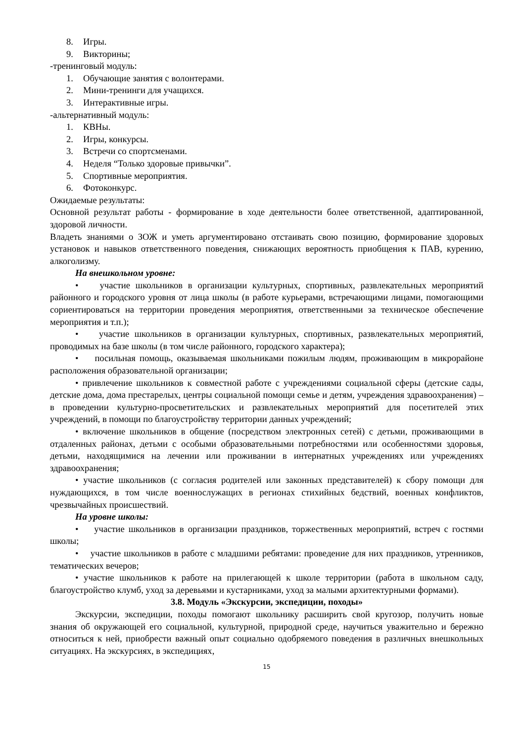8. Игры.
9. Викторины;
-тренинговый модуль:
1. Обучающие занятия с волонтерами.
2. Мини-тренинги для учащихся.
3. Интерактивные игры.
-альтернативный модуль:
1. КВНы.
2. Игры, конкурсы.
3. Встречи со спортсменами.
4. Неделя “Только здоровые привычки”.
5. Спортивные мероприятия.
6. Фотоконкурс.
Ожидаемые результаты:
Основной результат работы - формирование в ходе деятельности более ответственной, адаптированной, здоровой личности.
Владеть знаниями о ЗОЖ и уметь аргументировано отстаивать свою позицию, формирование здоровых установок и навыков ответственного поведения, снижающих вероятность приобщения к ПАВ, курению, алкоголизму.
На внешкольном уровне:
• участие школьников в организации культурных, спортивных, развлекательных мероприятий районного и городского уровня от лица школы (в работе курьерами, встречающими лицами, помогающими сориентироваться на территории проведения мероприятия, ответственными за техническое обеспечение мероприятия и т.п.);
• участие школьников в организации культурных, спортивных, развлекательных мероприятий, проводимых на базе школы (в том числе районного, городского характера);
• посильная помощь, оказываемая школьниками пожилым людям, проживающим в микрорайоне расположения образовательной организации;
• привлечение школьников к совместной работе с учреждениями социальной сферы (детские сады, детские дома, дома престарелых, центры социальной помощи семье и детям, учреждения здравоохранения) – в проведении культурно-просветительских и развлекательных мероприятий для посетителей этих учреждений, в помощи по благоустройству территории данных учреждений;
• включение школьников в общение (посредством электронных сетей) с детьми, проживающими в отдаленных районах, детьми с особыми образовательными потребностями или особенностями здоровья, детьми, находящимися на лечении или проживании в интернатных учреждениях или учреждениях здравоохранения;
• участие школьников (с согласия родителей или законных представителей) к сбору помощи для нуждающихся, в том числе военнослужащих в регионах стихийных бедствий, военных конфликтов, чрезвычайных происшествий.
На уровне школы:
• участие школьников в организации праздников, торжественных мероприятий, встреч с гостями школы;
• участие школьников в работе с младшими ребятами: проведение для них праздников, утренников, тематических вечеров;
• участие школьников к работе на прилегающей к школе территории (работа в школьном саду, благоустройство клумб, уход за деревьями и кустарниками, уход за малыми архитектурными формами).
3.8. Модуль «Экскурсии, экспедиции, походы»
Экскурсии, экспедиции, походы помогают школьнику расширить свой кругозор, получить новые знания об окружающей его социальной, культурной, природной среде, научиться уважительно и бережно относиться к ней, приобрести важный опыт социально одобряемого поведения в различных внешкольных ситуациях. На экскурсиях, в экспедициях,
15